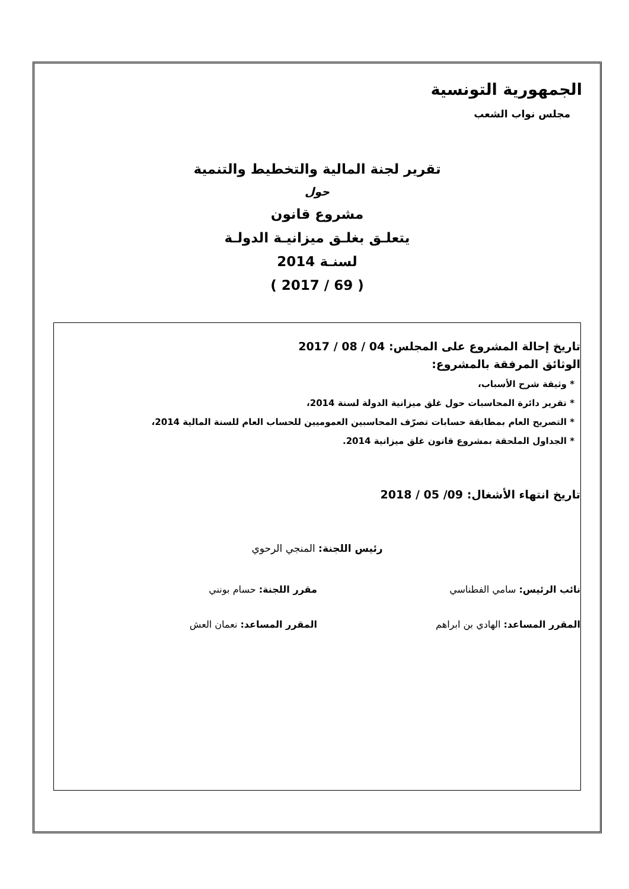الجمهورية التونسية
مجلس نواب الشعب
تقرير لجنة المالية والتخطيط والتنمية
حول
مشروع قانون
يتعلـق بغلـق ميزانيـة الدولـة
لسنـة 2014
( 69 / 2017 )
تاريخ إحالة المشروع على المجلس: 04 / 08 / 2017
الوثائق المرفقة بالمشروع:
* وثيقة شرح الأسباب،
* تقرير دائرة المحاسبات حول غلق ميزانية الدولة لسنة 2014،
* التصريح العام بمطابقة حسابات تصرّف المحاسبين العموميين للحساب العام للسنة المالية 2014،
* الجداول الملحقة بمشروع قانون غلق ميزانية 2014.
تاريخ انتهاء الأشغال: 09/ 05 / 2018
رئيس اللجنة: المنجي الرحوي
نائب الرئيس: سامي الفطناسي مقرر اللجنة: حسام بونني
المقرر المساعد: الهادي بن ابراهم
المقرر المساعد: نعمان العش